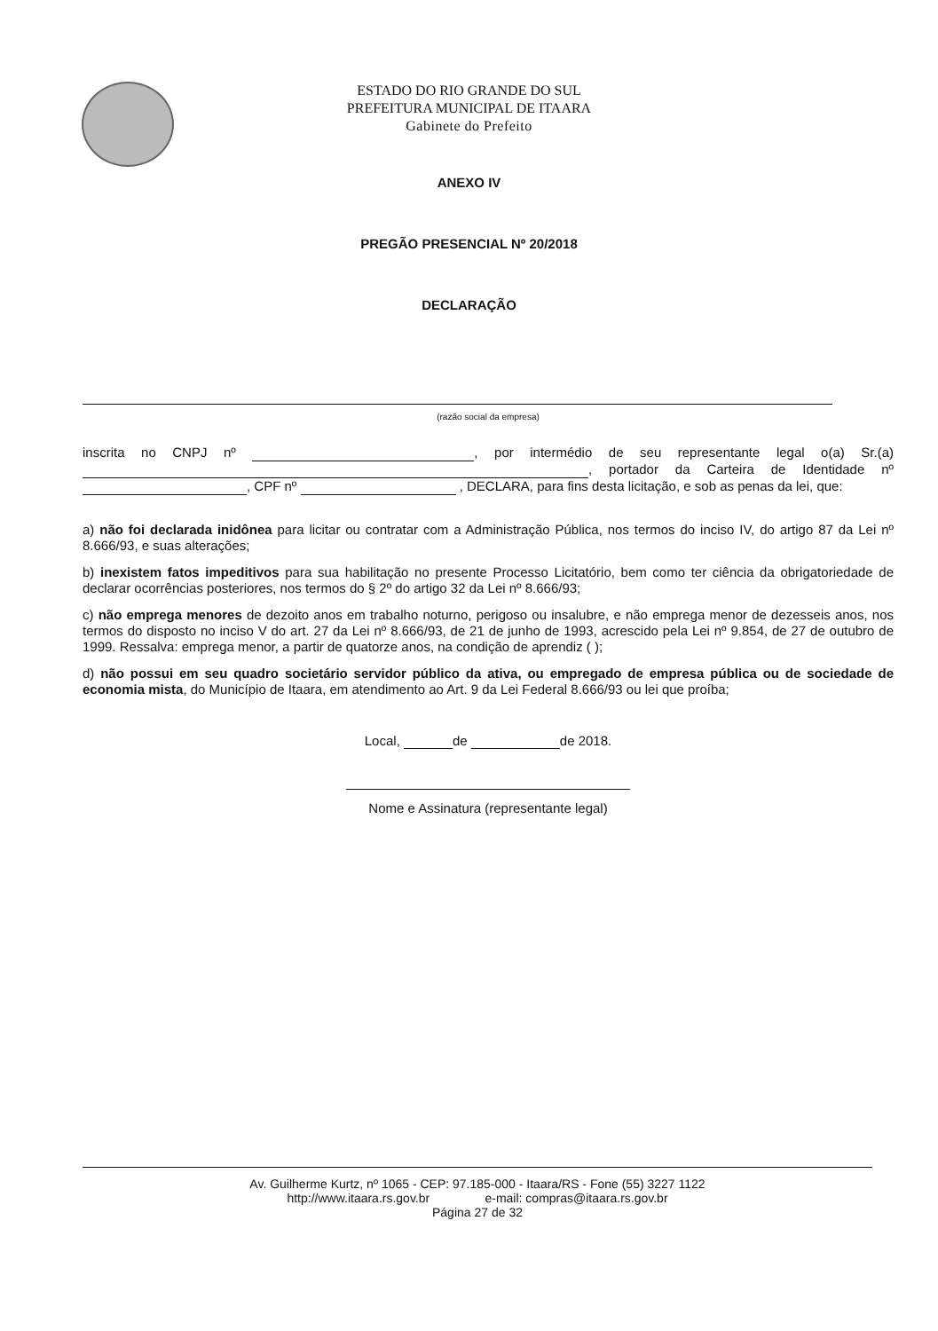ESTADO DO RIO GRANDE DO SUL
PREFEITURA MUNICIPAL DE ITAARA
Gabinete do Prefeito
ANEXO IV
PREGÃO PRESENCIAL Nº 20/2018
DECLARAÇÃO
(razão social da empresa)
inscrita no CNPJ nº , por intermédio de seu representante legal o(a) Sr.(a) , portador da Carteira de Identidade nº , CPF nº , DECLARA, para fins desta licitação, e sob as penas da lei, que:
a) não foi declarada inidônea para licitar ou contratar com a Administração Pública, nos termos do inciso IV, do artigo 87 da Lei nº 8.666/93, e suas alterações;
b) inexistem fatos impeditivos para sua habilitação no presente Processo Licitatório, bem como ter ciência da obrigatoriedade de declarar ocorrências posteriores, nos termos do § 2º do artigo 32 da Lei nº 8.666/93;
c) não emprega menores de dezoito anos em trabalho noturno, perigoso ou insalubre, e não emprega menor de dezesseis anos, nos termos do disposto no inciso V do art. 27 da Lei nº 8.666/93, de 21 de junho de 1993, acrescido pela Lei nº 9.854, de 27 de outubro de 1999. Ressalva: emprega menor, a partir de quatorze anos, na condição de aprendiz ( );
d) não possui em seu quadro societário servidor público da ativa, ou empregado de empresa pública ou de sociedade de economia mista, do Município de Itaara, em atendimento ao Art. 9 da Lei Federal 8.666/93 ou lei que proíba;
Local, de de 2018.
Nome e Assinatura (representante legal)
Av. Guilherme Kurtz, nº 1065 - CEP: 97.185-000 - Itaara/RS - Fone (55) 3227 1122
http://www.itaara.rs.gov.br e-mail: compras@itaara.rs.gov.br
Página 27 de 32